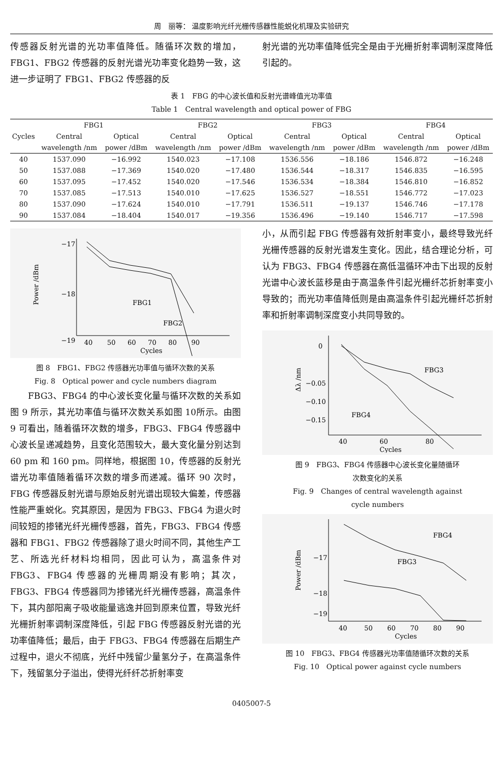周　丽等： 温度影响光纤光栅传感器性能蜕化机理及实验研究
传感器反射光谱的光功率值降低。随循环次数的增加，FBG1、FBG2 传感器的反射光谱光功率变化趋势一致，这进一步证明了 FBG1、FBG2 传感器的反
射光谱的光功率值降低完全是由于光栅折射率调制深度降低引起的。
表 1　FBG 的中心波长值和反射光谱峰值光功率值
Table 1　Central wavelength and optical power of FBG
| Cycles | FBG1 | | FBG2 | | FBG3 | | FBG4 | |
| --- | --- | --- | --- | --- | --- | --- | --- | --- |
| | Central | Optical | Central | Optical | Central | Optical | Central | Optical |
| | wavelength /nm | power /dBm | wavelength /nm | power /dBm | wavelength /nm | power /dBm | wavelength /nm | power /dBm |
| 40 | 1537.090 | −16.992 | 1540.023 | −17.108 | 1536.556 | −18.186 | 1546.872 | −16.248 |
| 50 | 1537.088 | −17.369 | 1540.020 | −17.480 | 1536.544 | −18.317 | 1546.835 | −16.595 |
| 60 | 1537.095 | −17.452 | 1540.020 | −17.546 | 1536.534 | −18.384 | 1546.810 | −16.852 |
| 70 | 1537.085 | −17.513 | 1540.010 | −17.625 | 1536.527 | −18.551 | 1546.772 | −17.023 |
| 80 | 1537.090 | −17.624 | 1540.010 | −17.791 | 1536.511 | −19.137 | 1546.746 | −17.178 |
| 90 | 1537.084 | −18.404 | 1540.017 | −19.356 | 1536.496 | −19.140 | 1546.717 | −17.598 |
−17
−18
−19
40
50
60
70
80
90
Cycles
Power /dBm
FBG1
FBG2
图 8　FBG1、FBG2 传感器光功率值与循环次数的关系
Fig. 8　Optical power and cycle numbers diagram
　　FBG3、FBG4 的中心波长变化量与循环次数的关系如图 9 所示，其光功率值与循环次数关系如图 10所示。由图 9 可看出，随着循环次数的增多，FBG3、FBG4 传感器中心波长呈递减趋势，且变化范围较大，最大变化量分别达到 60 pm 和 160 pm。同样地，根据图 10，传感器的反射光谱光功率值随着循环次数的增多而递减。循环 90 次时，FBG 传感器反射光谱与原始反射光谱出现较大偏差，传感器性能严重蜕化。究其原因，是因为 FBG3、FBG4 为退火时间较短的掺锗光纤光栅传感器，首先，FBG3、FBG4 传感器和 FBG1、FBG2 传感器除了退火时间不同，其他生产工艺、所选光纤材料均相同，因此可认为，高温条件对 FBG3、FBG4 传感器的光栅周期没有影响；其次，FBG3、FBG4 传感器同为掺锗光纤光栅传感器，高温条件下，其内部阳离子吸收能量逃逸并回到原来位置，导致光纤光栅折射率调制深度降低，引起 FBG 传感器反射光谱的光功率值降低；最后，由于 FBG3、FBG4 传感器在后期生产过程中，退火不彻底，光纤中残留少量氢分子，在高温条件下，残留氢分子溢出，使得光纤纤芯折射率变
小，从而引起 FBG 传感器有效折射率变小，最终导致光纤光栅传感器的反射光谱发生变化。因此，结合理论分析，可认为 FBG3、FBG4 传感器在高低温循环冲击下出现的反射光谱中心波长蓝移是由于高温条件引起光栅纤芯折射率变小导致的；而光功率值降低则是由高温条件引起光栅纤芯折射率和折射率调制深度变小共同导致的。
0
−0.05
x
−0.15
−0.10
40
60
80
Cycles
Δλ /nm
FBG3
FBG4
图 9　FBG3、FBG4 传感器中心波长变化量随循环
次数变化的关系
Fig. 9　Changes of central wavelength against
cycle numbers
−17
−18
−19
40
50
60
70
80
90
Cycles
Power /dBm
FBG4
FBG3
图 10　FBG3、FBG4 传感器光功率值随循环次数的关系
Fig. 10　Optical power against cycle numbers
0405007-5